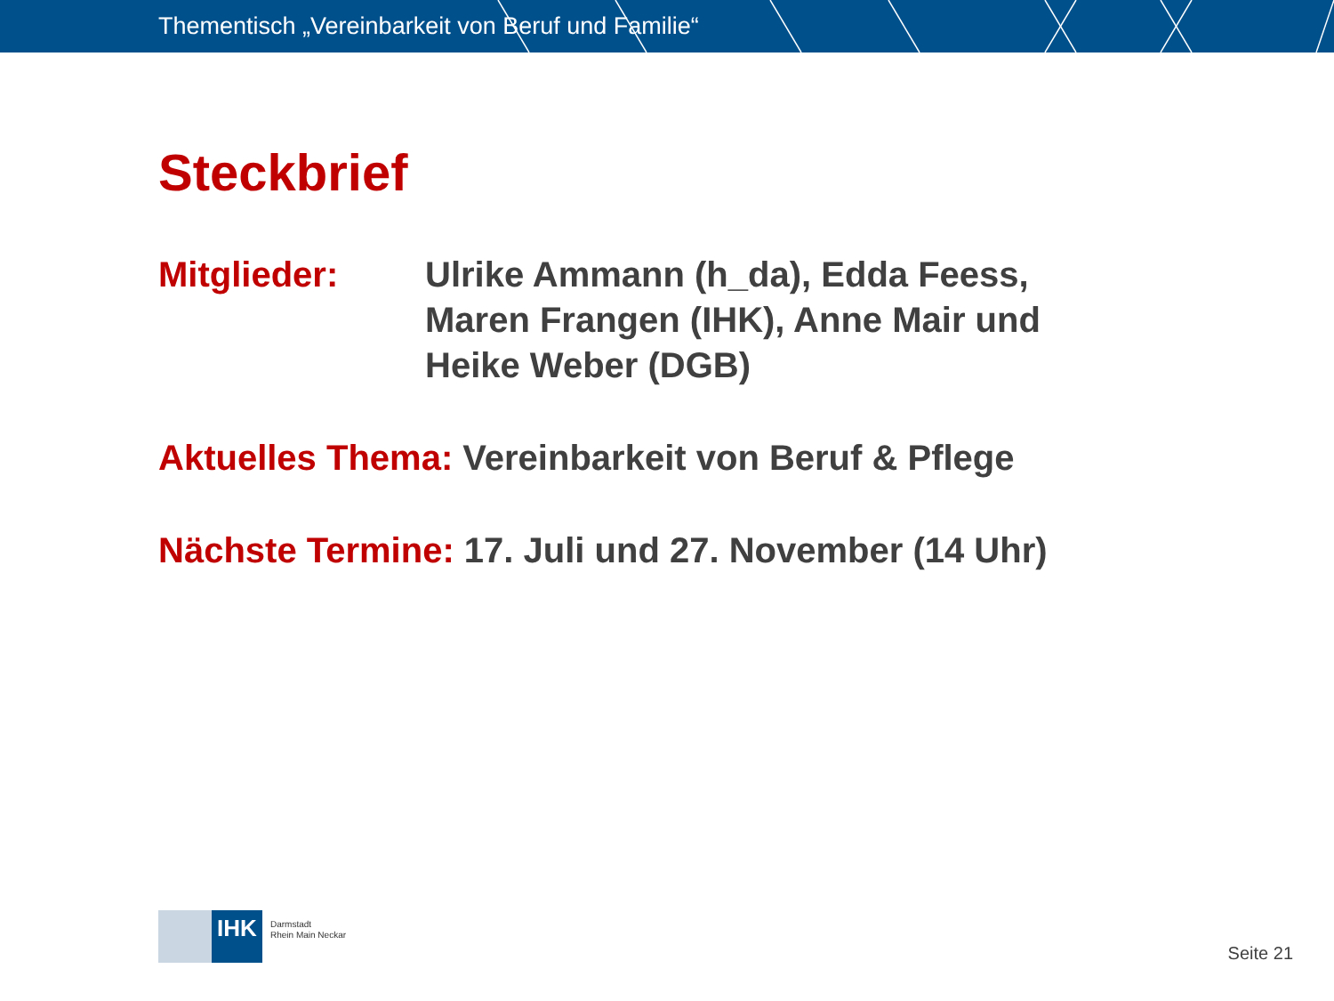Thementisch „Vereinbarkeit von Beruf und Familie“
Steckbrief
Mitglieder: Ulrike Ammann (h_da), Edda Feess,
Maren Frangen (IHK), Anne Mair und
Heike Weber (DGB)
Aktuelles Thema: Vereinbarkeit von Beruf & Pflege
Nächste Termine: 17. Juli und 27. November (14 Uhr)
IHK
Darmstadt
Rhein Main Neckar
Seite 21